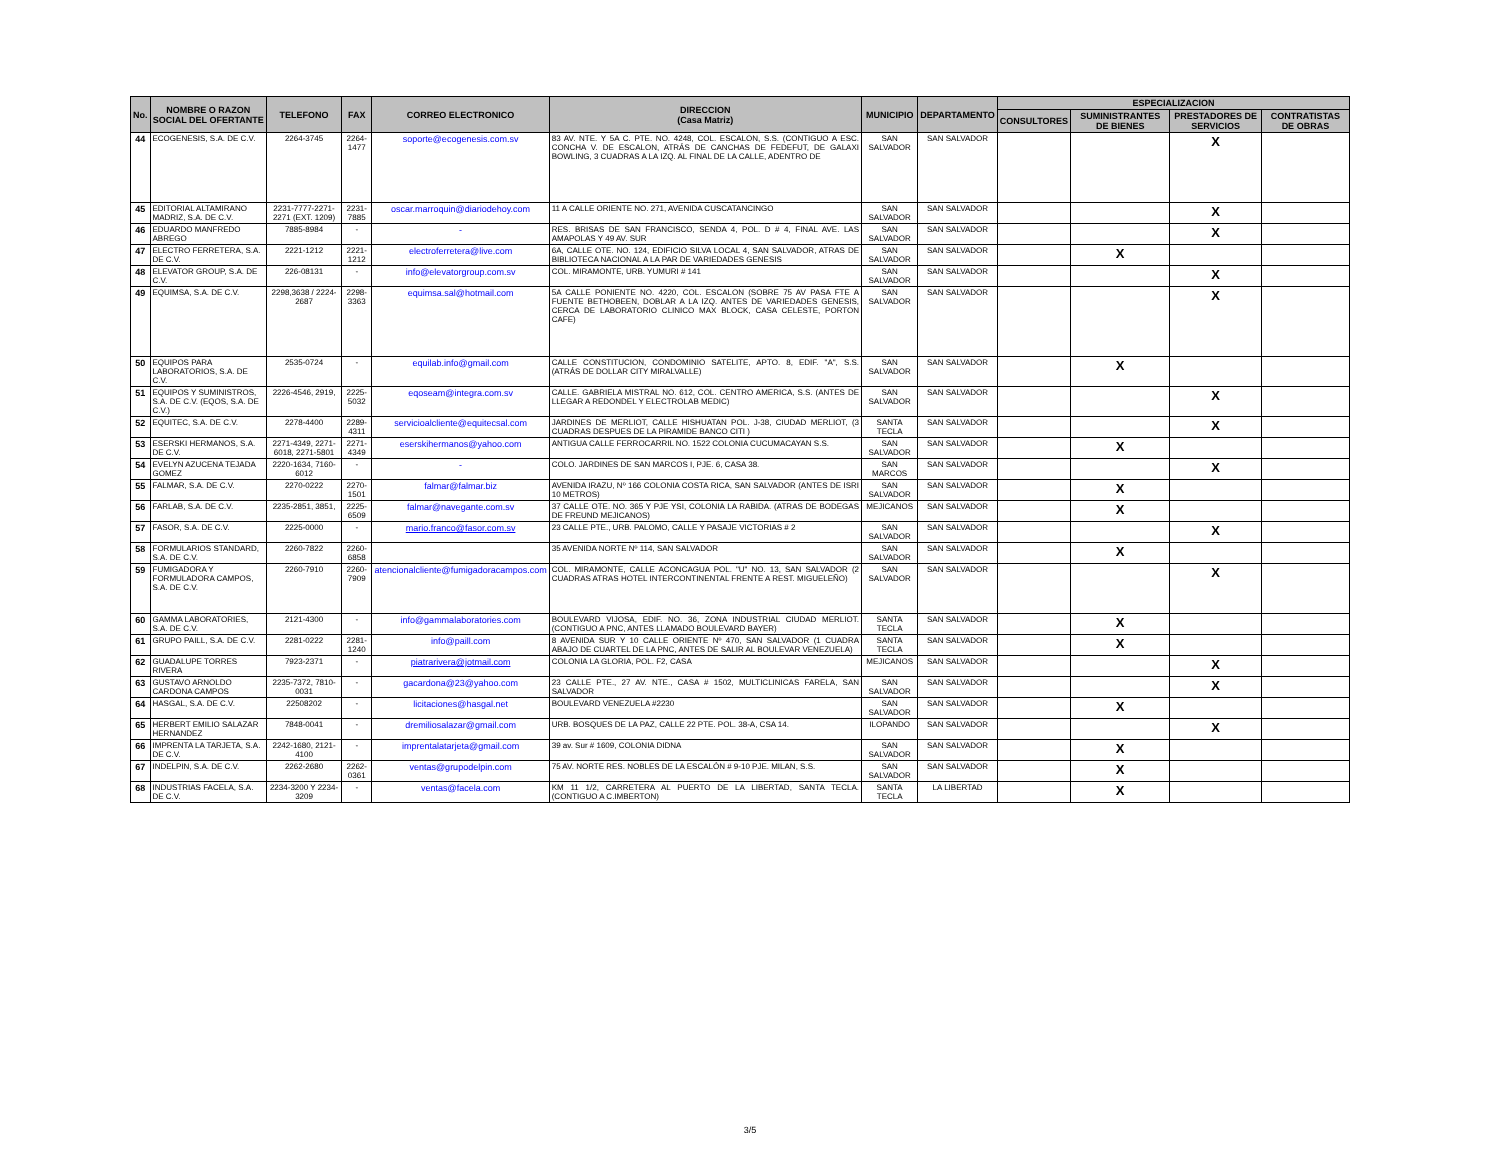| No. | NOMBRE O RAZON SOCIAL DEL OFERTANTE | TELEFONO | FAX | CORREO ELECTRONICO | DIRECCION (Casa Matriz) | MUNICIPIO | DEPARTAMENTO | ESPECIALIZACION | | | |
| --- | --- | --- | --- | --- | --- | --- | --- | --- | --- | --- | --- |
| | | | | | | | | CONSULTORES | SUMINISTRANTES DE BIENES | PRESTADORES DE SERVICIOS | CONTRATISTAS DE OBRAS |
| 44 | ECOGENESIS, S.A. DE C.V. | 2264-3745 | 2264-1477 | soporte@ecogenesis.com.sv | 83 AV. NTE. Y 5A C. PTE. NO. 4248, COL. ESCALON, S.S. (CONTIGUO A ESC. CONCHA V. DE ESCALON, ATRÁS DE CANCHAS DE FEDEFUT, DE GALAXI BOWLING, 3 CUADRAS A LA IZQ. AL FINAL DE LA CALLE, ADENTRO DE | SAN SALVADOR | SAN SALVADOR | | | X | |
| 45 | EDITORIAL ALTAMIRANO MADRIZ, S.A. DE C.V. | 2231-7777-2271-2271 (EXT. 1209) | 2231-7885 | oscar.marroquin@diariodehoy.com | 11 A CALLE ORIENTE NO. 271, AVENIDA CUSCATANCINGO | SAN SALVADOR | SAN SALVADOR | | | X | |
| 46 | EDUARDO MANFREDO ABREGO | 7885-8984 | - | - | RES. BRISAS DE SAN FRANCISCO, SENDA 4, POL. D # 4, FINAL AVE. LAS AMAPOLAS Y 49 AV. SUR | SAN SALVADOR | SAN SALVADOR | | | X | |
| 47 | ELECTRO FERRETERA, S.A. DE C.V. | 2221-1212 | 2221-1212 | electroferretera@live.com | 6A, CALLE OTE. NO. 124, EDIFICIO SILVA LOCAL 4, SAN SALVADOR, ATRAS DE BIBLIOTECA NACIONAL A LA PAR DE VARIEDADES GENESIS | SAN SALVADOR | SAN SALVADOR | | X | | |
| 48 | ELEVATOR GROUP, S.A. DE C.V. | 226-08131 | - | info@elevatorgroup.com.sv | COL. MIRAMONTE, URB. YUMURI # 141 | SAN SALVADOR | SAN SALVADOR | | | X | |
| 49 | EQUIMSA, S.A. DE C.V. | 2298,3638 / 2224-2687 | 2298-3363 | equimsa.sal@hotmail.com | 5A CALLE PONIENTE NO. 4220, COL. ESCALON (SOBRE 75 AV PASA FTE A FUENTE BETHOBEEN, DOBLAR A LA IZQ. ANTES DE VARIEDADES GENESIS, CERCA DE LABORATORIO CLINICO MAX BLOCK, CASA CELESTE, PORTON CAFE) | SAN SALVADOR | SAN SALVADOR | | | X | |
| 50 | EQUIPOS PARA LABORATORIOS, S.A. DE C.V. | 2535-0724 | - | equilab.info@gmail.com | CALLE CONSTITUCION, CONDOMINIO SATELITE, APTO. 8, EDIF. "A", S.S. (ATRÁS DE DOLLAR CITY MIRALVALLE) | SAN SALVADOR | SAN SALVADOR | | X | | |
| 51 | EQUIPOS Y SUMINISTROS, S.A. DE C.V. (EQOS, S.A. DE C.V.) | 2226-4546, 2919, | 2225-5032 | eqoseam@integra.com.sv | CALLE. GABRIELA MISTRAL NO. 612, COL. CENTRO AMERICA, S.S. (ANTES DE LLEGAR A REDONDEL Y ELECTROLAB MEDIC) | SAN SALVADOR | SAN SALVADOR | | | X | |
| 52 | EQUITEC, S.A. DE C.V. | 2278-4400 | 2289-4311 | servicioalcliente@equitecsal.com | JARDINES DE MERLIOT, CALLE HISHUATAN POL. J-38, CIUDAD MERLIOT, (3 CUADRAS DESPUES DE LA PIRAMIDE BANCO CITI ) | SANTA TECLA | SAN SALVADOR | | | X | |
| 53 | ESERSKI HERMANOS, S.A. DE C.V. | 2271-4349, 2271-6018, 2271-5801 | 2271-4349 | eserskihermanos@yahoo.com | ANTIGUA CALLE FERROCARRIL NO. 1522 COLONIA CUCUMACAYAN S.S. | SAN SALVADOR | SAN SALVADOR | | X | | |
| 54 | EVELYN AZUCENA TEJADA GOMEZ | 2220-1634, 7160-6012 | - | - | COLO. JARDINES DE SAN MARCOS I, PJE. 6, CASA 38. | SAN MARCOS | SAN SALVADOR | | | X | |
| 55 | FALMAR, S.A. DE C.V. | 2270-0222 | 2270-1501 | falmar@falmar.biz | AVENIDA IRAZU, Nº 166 COLONIA COSTA RICA, SAN SALVADOR (ANTES DE ISRI 10 METROS) | SAN SALVADOR | SAN SALVADOR | | X | | |
| 56 | FARLAB, S.A. DE C.V. | 2235-2851, 3851, | 2225-6509 | falmar@navegante.com.sv | 37 CALLE OTE. NO. 365 Y PJE YSI, COLONIA LA RABIDA. (ATRAS DE BODEGAS DE FREUND MEJICANOS) | MEJICANOS | SAN SALVADOR | | X | | |
| 57 | FASOR, S.A. DE C.V. | 2225-0000 | - | mario.franco@fasor.com.sv | 23 CALLE PTE., URB. PALOMO, CALLE Y PASAJE VICTORIAS # 2 | SAN SALVADOR | SAN SALVADOR | | | X | |
| 58 | FORMULARIOS STANDARD, S.A. DE C.V. | 2260-7822 | 2260-6858 | | 35 AVENIDA NORTE Nº 114, SAN SALVADOR | SAN SALVADOR | SAN SALVADOR | | X | | |
| 59 | FUMIGADORA Y FORMULADORA CAMPOS, S.A. DE C.V. | 2260-7910 | 2260-7909 | atencionalcliente@fumigadoracampos.com | COL. MIRAMONTE, CALLE ACONCAGUA POL. "U" NO. 13, SAN SALVADOR (2 CUADRAS ATRAS HOTEL INTERCONTINENTAL FRENTE A REST. MIGUELEÑO) | SAN SALVADOR | SAN SALVADOR | | | X | |
| 60 | GAMMA LABORATORIES, S.A. DE C.V. | 2121-4300 | - | info@gammalaboratories.com | BOULEVARD VIJOSA, EDIF. NO. 36, ZONA INDUSTRIAL CIUDAD MERLIOT. (CONTIGUO A PNC, ANTES LLAMADO BOULEVARD BAYER) | SANTA TECLA | SAN SALVADOR | | X | | |
| 61 | GRUPO PAILL, S.A. DE C.V. | 2281-0222 | 2281-1240 | info@paill.com | 8 AVENIDA SUR Y 10 CALLE ORIENTE Nº 470, SAN SALVADOR (1 CUADRA ABAJO DE CUARTEL DE LA PNC, ANTES DE SALIR AL BOULEVAR VENEZUELA) | SANTA TECLA | SAN SALVADOR | | X | | |
| 62 | GUADALUPE TORRES RIVERA | 7923-2371 | - | piatrarivera@jotmail.com | COLONIA LA GLORIA, POL. F2, CASA | MEJICANOS | SAN SALVADOR | | | X | |
| 63 | GUSTAVO ARNOLDO CARDONA CAMPOS | 2235-7372, 7810-0031 | - | gacardona@23@yahoo.com | 23 CALLE PTE., 27 AV. NTE., CASA # 1502, MULTICLINICAS FARELA, SAN SALVADOR | SAN SALVADOR | SAN SALVADOR | | | X | |
| 64 | HASGAL, S.A. DE C.V. | 22508202 | - | licitaciones@hasgal.net | BOULEVARD VENEZUELA #2230 | SAN SALVADOR | SAN SALVADOR | | X | | |
| 65 | HERBERT EMILIO SALAZAR HERNANDEZ | 7848-0041 | - | dremiliosalazar@gmail.com | URB. BOSQUES DE LA PAZ, CALLE 22 PTE. POL. 38-A, CSA 14. | ILOPANDO | SAN SALVADOR | | | X | |
| 66 | IMPRENTA LA TARJETA, S.A. DE C.V. | 2242-1680, 2121-4100 | - | imprentalatarjeta@gmail.com | 39 av. Sur # 1609, COLONIA DIDNA | SAN SALVADOR | SAN SALVADOR | | X | | |
| 67 | INDELPIN, S.A. DE C.V. | 2262-2680 | 2262-0361 | ventas@grupodelpin.com | 75 AV. NORTE RES. NOBLES DE LA ESCALÓN # 9-10 PJE. MILAN, S.S. | SAN SALVADOR | SAN SALVADOR | | X | | |
| 68 | INDUSTRIAS FACELA, S.A. DE C.V. | 2234-3200 Y 2234-3209 | - | ventas@facela.com | KM 11 1/2, CARRETERA AL PUERTO DE LA LIBERTAD, SANTA TECLA. (CONTIGUO A C.IMBERTON) | SANTA TECLA | LA LIBERTAD | | X | | |
3/5